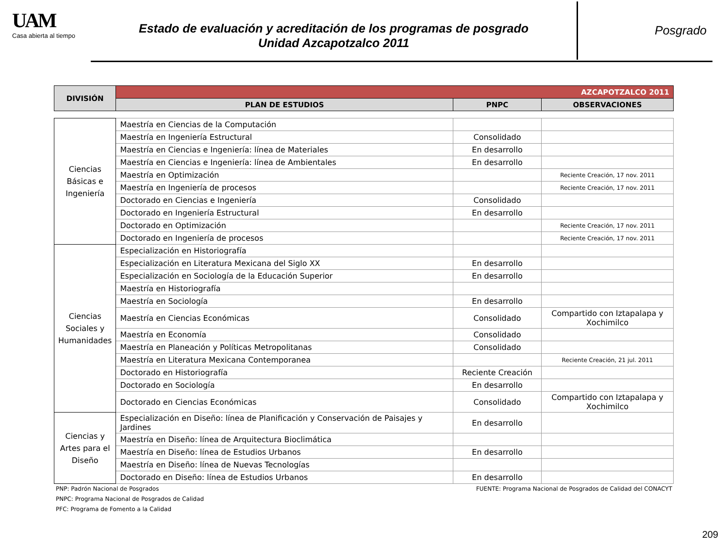UAM
Casa abierta al tiempo
Estado de evaluación y acreditación de los programas de posgrado
Unidad Azcapotzalco 2011
Posgrado
| DIVISIÓN | AZCAPOTZALCO 2011 | | |
| --- | --- | --- | --- |
| | PLAN DE ESTUDIOS | PNPC | OBSERVACIONES |
| Ciencias Básicas e Ingeniería | Maestría en Ciencias de la Computación | | |
| | Maestría en Ingeniería Estructural | Consolidado | |
| | Maestría en Ciencias e Ingeniería: línea de Materiales | En desarrollo | |
| | Maestría en Ciencias e Ingeniería: línea de Ambientales | En desarrollo | |
| | Maestría en Optimización | | Reciente Creación, 17 nov. 2011 |
| | Maestría en Ingeniería de procesos | | Reciente Creación, 17 nov. 2011 |
| | Doctorado en Ciencias e Ingeniería | Consolidado | |
| | Doctorado en Ingeniería Estructural | En desarrollo | |
| | Doctorado en Optimización | | Reciente Creación, 17 nov. 2011 |
| | Doctorado en Ingeniería de procesos | | Reciente Creación, 17 nov. 2011 |
| Ciencias Sociales y Humanidades | Especialización en Historiografía | | |
| | Especialización en Literatura Mexicana del Siglo XX | En desarrollo | |
| | Especialización en Sociología de la Educación Superior | En desarrollo | |
| | Maestría en Historiografía | | |
| | Maestría en Sociología | En desarrollo | |
| | Maestría en Ciencias Económicas | Consolidado | Compartido con Iztapalapa y Xochimilco |
| | Maestría en Economía | Consolidado | |
| | Maestría en Planeación y Políticas Metropolitanas | Consolidado | |
| | Maestría en Literatura Mexicana Contemporanea | | Reciente Creación, 21 jul. 2011 |
| | Doctorado en Historiografía | Reciente Creación | |
| | Doctorado en Sociología | En desarrollo | |
| | Doctorado en Ciencias Económicas | Consolidado | Compartido con Iztapalapa y Xochimilco |
| Ciencias y Artes para el Diseño | Especialización en Diseño: línea de Planificación y Conservación de Paisajes y Jardines | En desarrollo | |
| | Maestría en Diseño: línea de Arquitectura Bioclimática | | |
| | Maestría en Diseño: línea de Estudios Urbanos | En desarrollo | |
| | Maestría en Diseño: línea de Nuevas Tecnologías | | |
| | Doctorado en Diseño: línea de Estudios Urbanos | En desarrollo | |
PNP: Padrón Nacional de Posgrados
PNPC: Programa Nacional de Posgrados de Calidad
PFC: Programa de Fomento a la Calidad
FUENTE: Programa Nacional de Posgrados de Calidad del CONACYT
209